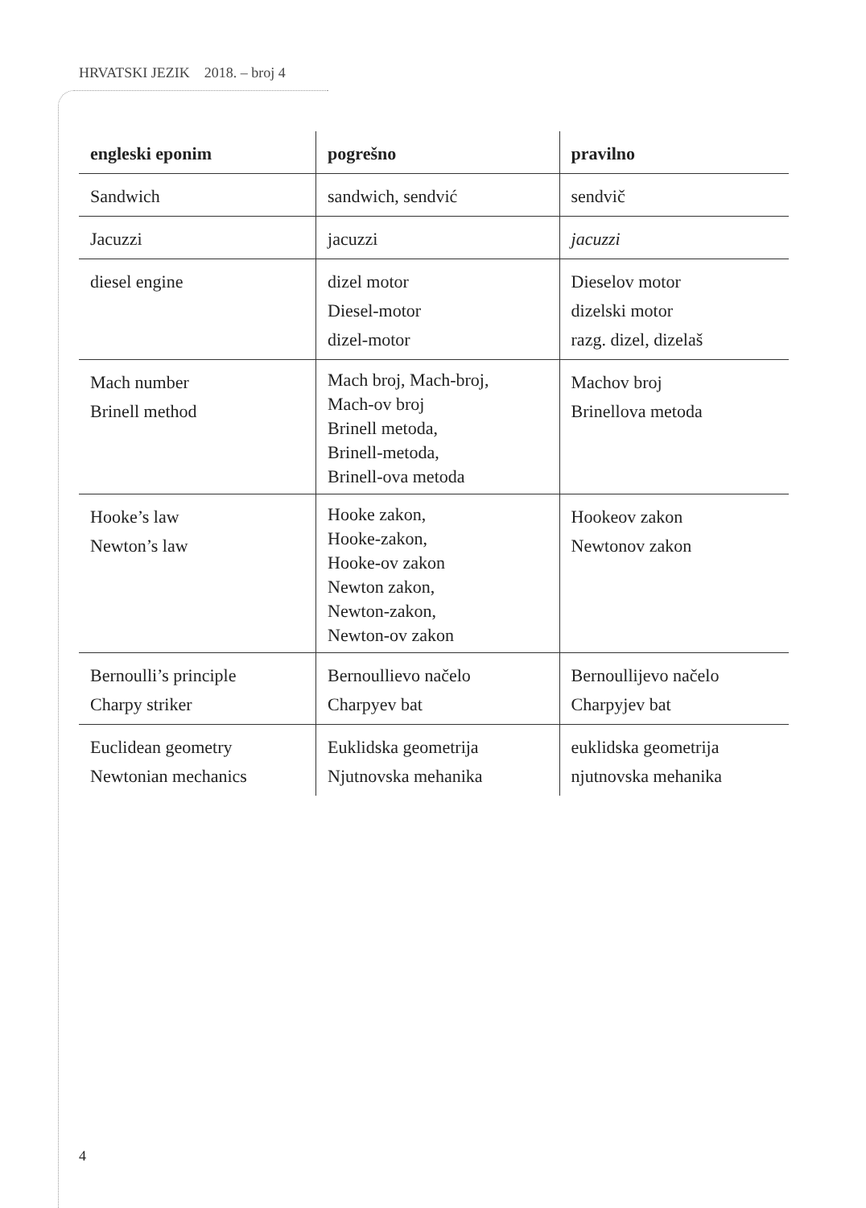HRVATSKI JEZIK 2018. – broj 4
| engleski eponim | pogrešno | pravilno |
| --- | --- | --- |
| Sandwich | sandwich, sendvić | sendvič |
| Jacuzzi | jacuzzi | jacuzzi |
| diesel engine | dizel motor Diesel-motor dizel-motor | Dieselov motor dizelski motor razg. dizel, dizelaš |
| Mach number Brinell method | Mach broj, Mach-broj, Mach-ov broj Brinell metoda, Brinell-metoda, Brinell-ova metoda | Machov broj Brinellova metoda |
| Hooke’s law Newton’s law | Hooke zakon, Hooke-zakon, Hooke-ov zakon Newton zakon, Newton-zakon, Newton-ov zakon | Hookeov zakon Newtonov zakon |
| Bernoulli’s principle Charpy striker | Bernoullievo načelo Charpyev bat | Bernoullijevo načelo Charpyjev bat |
| Euclidean geometry Newtonian mechanics | Euklidska geometrija Njutnovska mehanika | euklidska geometrija njutnovska mehanika |
4